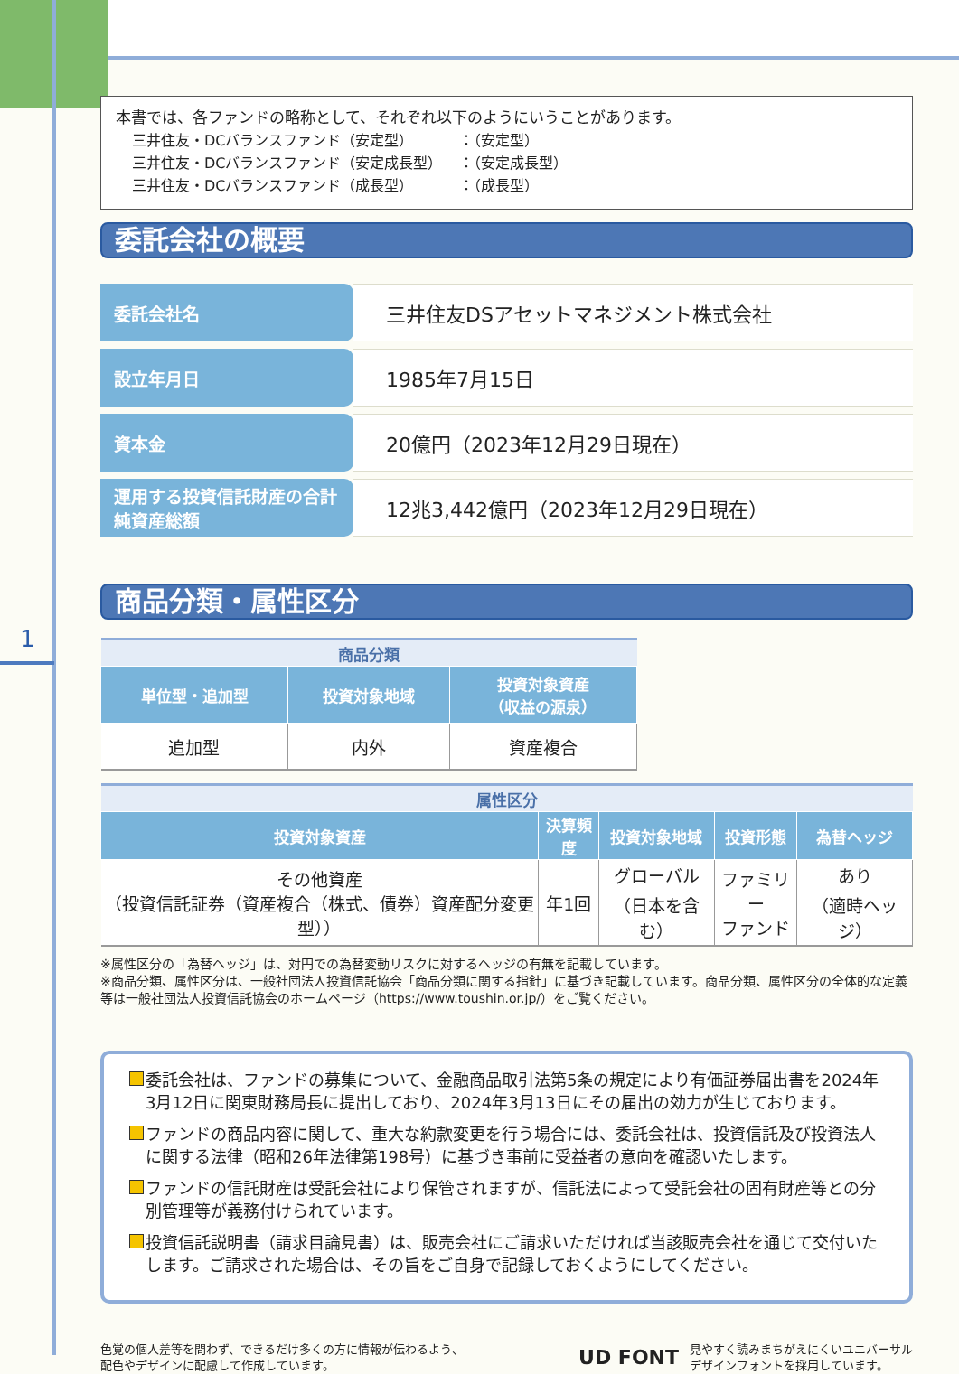1
本書では、各ファンドの略称として、それぞれ以下のようにいうことがあります。
| 三井住友・DCバランスファンド（安定型） | ：（安定型） |
| 三井住友・DCバランスファンド（安定成長型） | ：（安定成長型） |
| 三井住友・DCバランスファンド（成長型） | ：（成長型） |
委託会社の概要
| 委託会社名 | 三井住友DSアセットマネジメント株式会社 |
| 設立年月日 | 1985年7月15日 |
| 資本金 | 20億円（2023年12月29日現在） |
| 運用する投資信託財産の合計純資産総額 | 12兆3,442億円（2023年12月29日現在） |
商品分類・属性区分
| 商品分類 | | |
| --- | --- | --- |
| 単位型・追加型 | 投資対象地域 | 投資対象資産 （収益の源泉） |
| 追加型 | 内外 | 資産複合 |
| 属性区分 | | | | |
| --- | --- | --- | --- | --- |
| 投資対象資産 | 決算頻度 | 投資対象地域 | 投資形態 | 為替ヘッジ |
| その他資産 （投資信託証券（資産複合（株式、債券）資産配分変更型）） | 年1回 | グローバル （日本を含む） | ファミリー ファンド | あり （適時ヘッジ） |
※属性区分の「為替ヘッジ」は、対円での為替変動リスクに対するヘッジの有無を記載しています。
※商品分類、属性区分は、一般社団法人投資信託協会「商品分類に関する指針」に基づき記載しています。商品分類、属性区分の全体的な定義等は一般社団法人投資信託協会のホームページ（https://www.toushin.or.jp/）をご覧ください。
委託会社は、ファンドの募集について、金融商品取引法第5条の規定により有価証券届出書を2024年3月12日に関東財務局長に提出しており、2024年3月13日にその届出の効力が生じております。
ファンドの商品内容に関して、重大な約款変更を行う場合には、委託会社は、投資信託及び投資法人に関する法律（昭和26年法律第198号）に基づき事前に受益者の意向を確認いたします。
ファンドの信託財産は受託会社により保管されますが、信託法によって受託会社の固有財産等との分別管理等が義務付けられています。
投資信託説明書（請求目論見書）は、販売会社にご請求いただければ当該販売会社を通じて交付いたします。ご請求された場合は、その旨をご自身で記録しておくようにしてください。
色覚の個人差等を問わず、できるだけ多くの方に情報が伝わるよう、
配色やデザインに配慮して作成しています。
UD FONT
見やすく読みまちがえにくいユニバーサル
デザインフォントを採用しています。